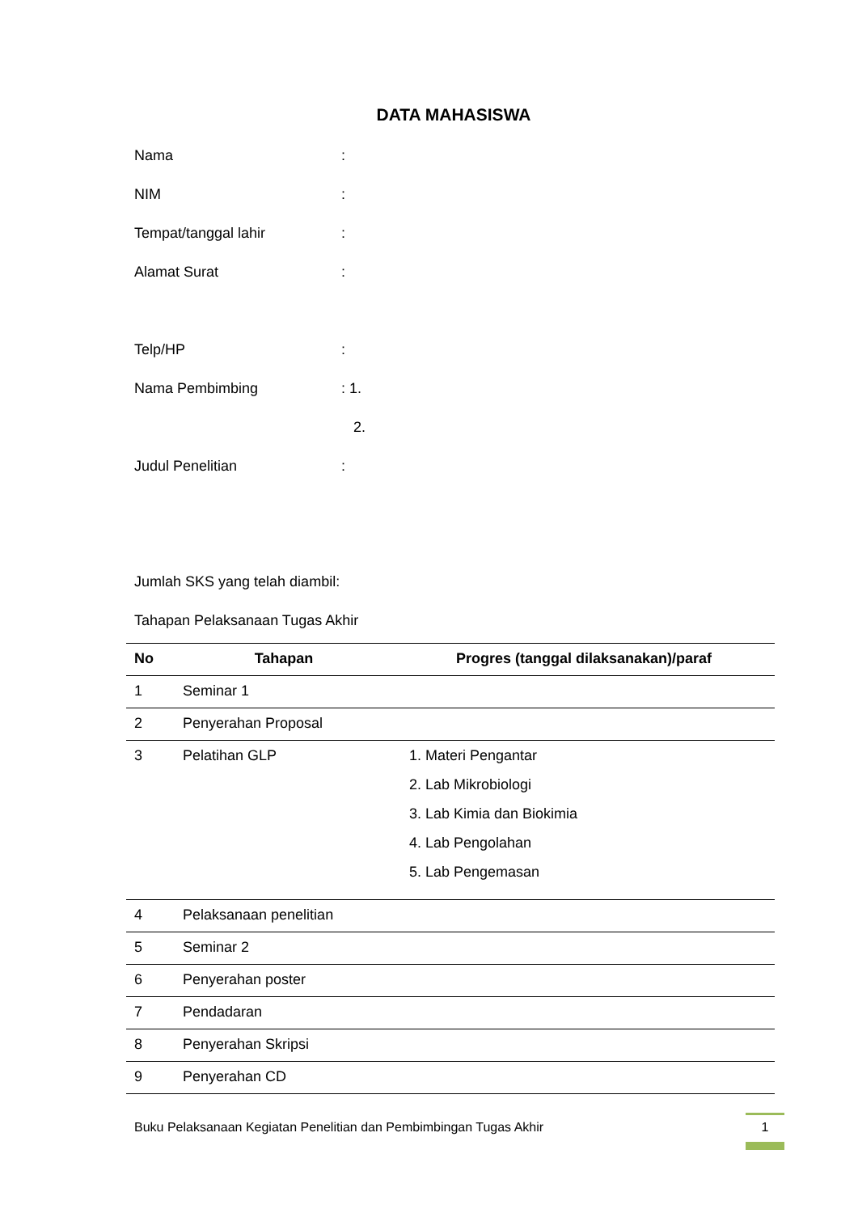DATA MAHASISWA
Nama:
NIM:
Tempat/tanggal lahir:
Alamat Surat:
Telp/HP:
Nama Pembimbing: 1.
2.
Judul Penelitian:
Jumlah SKS yang telah diambil:
Tahapan Pelaksanaan Tugas Akhir
| No | Tahapan | Progres (tanggal dilaksanakan)/paraf |
| --- | --- | --- |
| 1 | Seminar 1 | |
| 2 | Penyerahan Proposal | |
| 3 | Pelatihan GLP | 1. Materi Pengantar 2. Lab Mikrobiologi 3. Lab Kimia dan Biokimia 4. Lab Pengolahan 5. Lab Pengemasan |
| 4 | Pelaksanaan penelitian | |
| 5 | Seminar 2 | |
| 6 | Penyerahan poster | |
| 7 | Pendadaran | |
| 8 | Penyerahan Skripsi | |
| 9 | Penyerahan CD | |
Buku Pelaksanaan Kegiatan Penelitian dan Pembimbingan Tugas Akhir
1